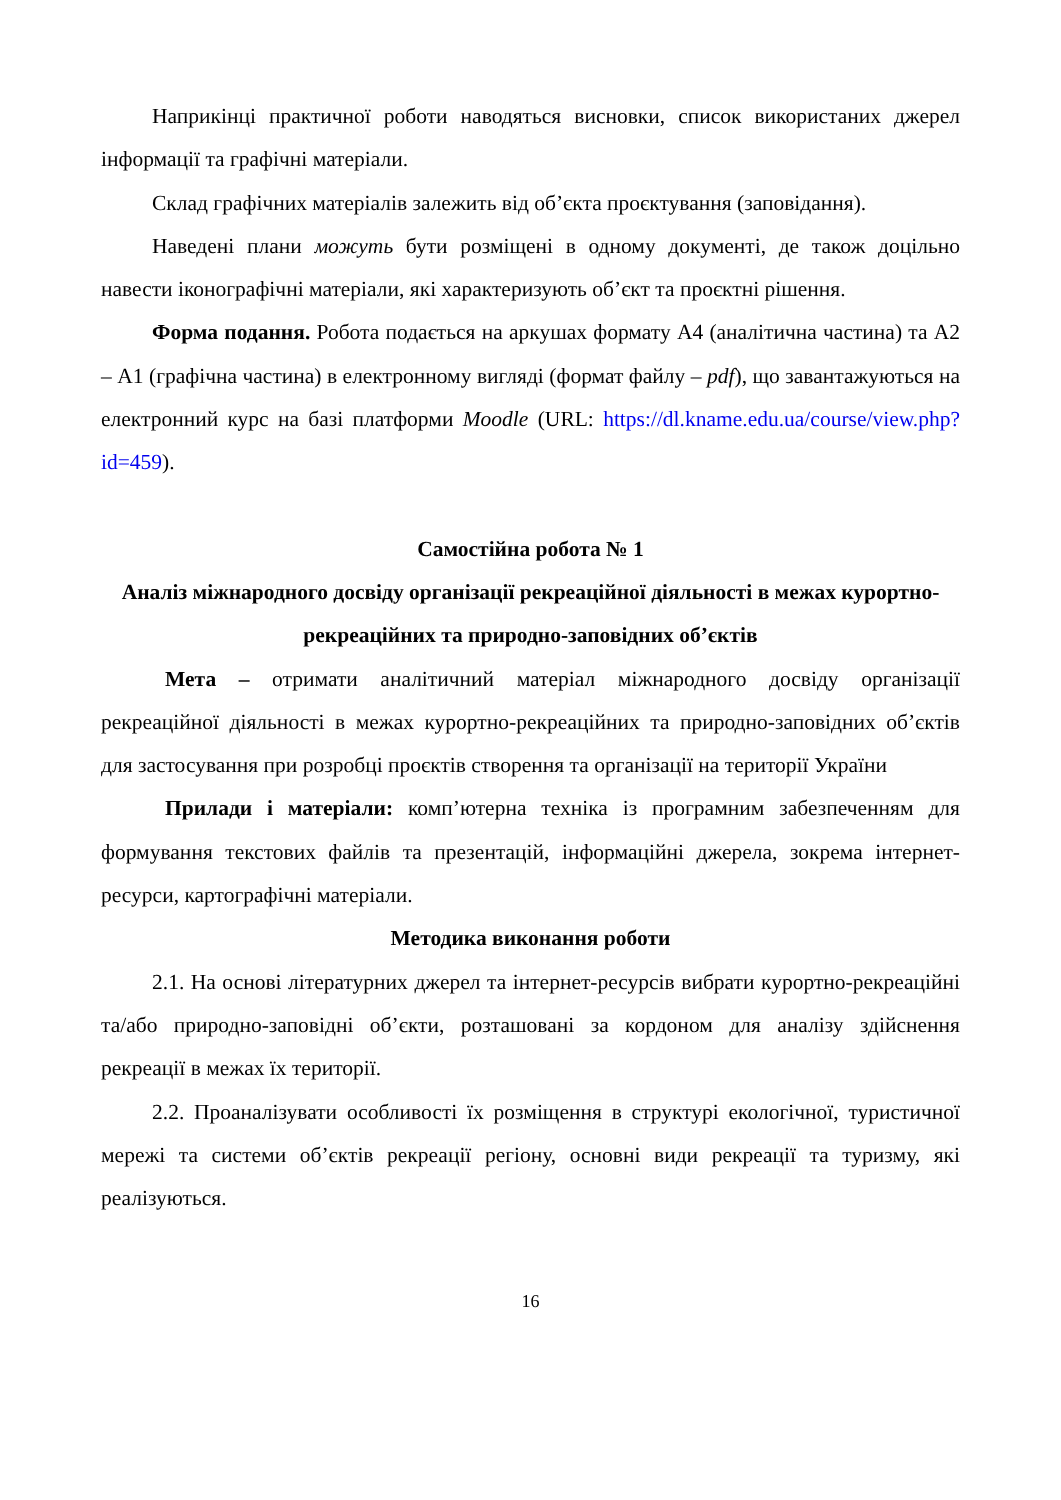Наприкінці практичної роботи наводяться висновки, список використаних джерел інформації та графічні матеріали.
Склад графічних матеріалів залежить від об’єкта проєктування (заповідання).
Наведені плани можуть бути розміщені в одному документі, де також доцільно навести іконографічні матеріали, які характеризують об’єкт та проєктні рішення.
Форма подання. Робота подається на аркушах формату А4 (аналітична частина) та А2 – А1 (графічна частина) в електронному вигляді (формат файлу – pdf), що завантажуються на електронний курс на базі платформи Moodle (URL: https://dl.kname.edu.ua/course/view.php?id=459).
Самостійна робота № 1
Аналіз міжнародного досвіду організації рекреаційної діяльності в межах курортно-рекреаційних та природно-заповідних об’єктів
Мета – отримати аналітичний матеріал міжнародного досвіду організації рекреаційної діяльності в межах курортно-рекреаційних та природно-заповідних об’єктів для застосування при розробці проєктів створення та організації на території України
Прилади і матеріали: комп’ютерна техніка із програмним забезпеченням для формування текстових файлів та презентацій, інформаційні джерела, зокрема інтернет-ресурси, картографічні матеріали.
Методика виконання роботи
2.1. На основі літературних джерел та інтернет-ресурсів вибрати курортно-рекреаційні та/або природно-заповідні об’єкти, розташовані за кордоном для аналізу здійснення рекреації в межах їх території.
2.2. Проаналізувати особливості їх розміщення в структурі екологічної, туристичної мережі та системи об’єктів рекреації регіону, основні види рекреації та туризму, які реалізуються.
16